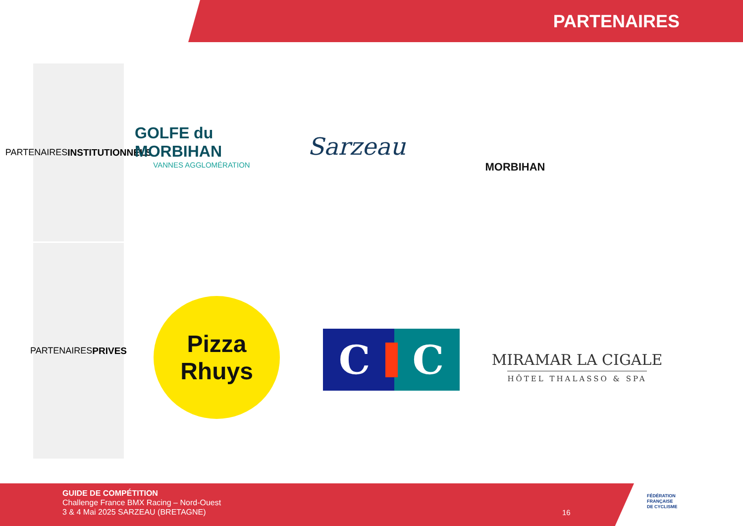PARTENAIRES
PARTENAIRES
INSTITUTIONNELS
PARTENAIRES
PRIVES
GOLFE du MORBIHAN
VANNES AGGLOMÉRATION
Sarzeau
MORBIHAN
Pizza
Rhuys
C C
MIRAMAR LA CIGALE
HÔTEL THALASSO & SPA
GUIDE DE COMPÉTITION
Challenge France BMX Racing – Nord-Ouest
3 & 4 Mai 2025 SARZEAU (BRETAGNE)
16
FÉDÉRATION
FRANÇAISE
DE CYCLISME